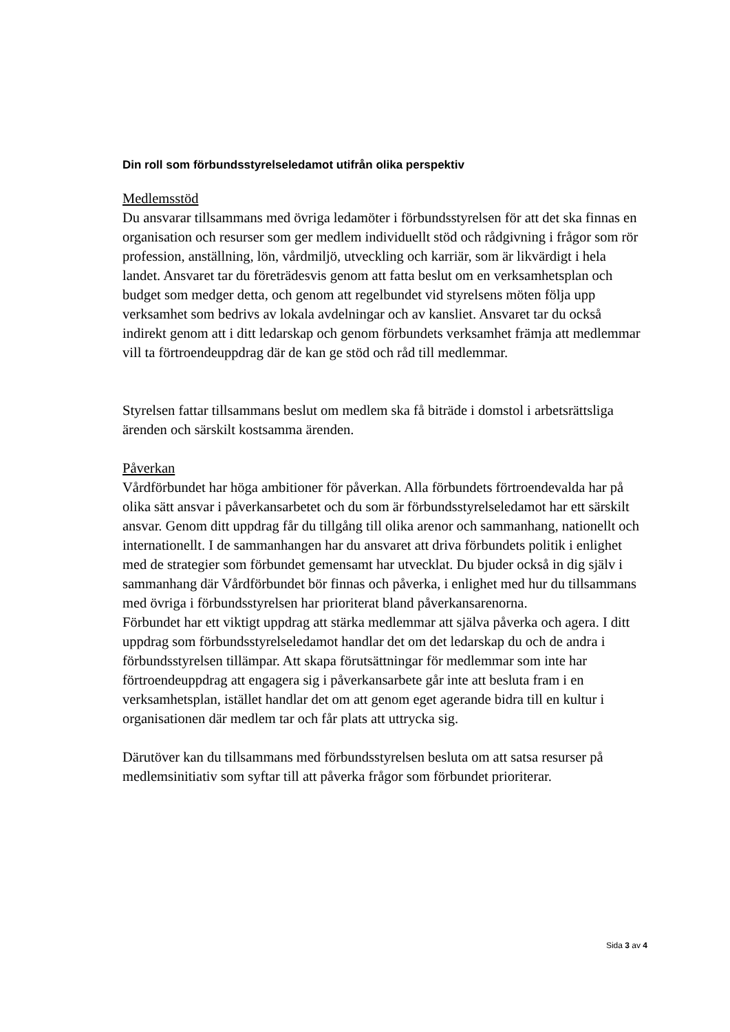Din roll som förbundsstyrelseledamot utifrån olika perspektiv
Medlemsstöd
Du ansvarar tillsammans med övriga ledamöter i förbundsstyrelsen för att det ska finnas en organisation och resurser som ger medlem individuellt stöd och rådgivning i frågor som rör profession, anställning, lön, vårdmiljö, utveckling och karriär, som är likvärdigt i hela landet. Ansvaret tar du företrädesvis genom att fatta beslut om en verksamhetsplan och budget som medger detta, och genom att regelbundet vid styrelsens möten följa upp verksamhet som bedrivs av lokala avdelningar och av kansliet. Ansvaret tar du också indirekt genom att i ditt ledarskap och genom förbundets verksamhet främja att medlemmar vill ta förtroendeuppdrag där de kan ge stöd och råd till medlemmar.
Styrelsen fattar tillsammans beslut om medlem ska få biträde i domstol i arbetsrättsliga ärenden och särskilt kostsamma ärenden.
Påverkan
Vårdförbundet har höga ambitioner för påverkan. Alla förbundets förtroendevalda har på olika sätt ansvar i påverkansarbetet och du som är förbundsstyrelseledamot har ett särskilt ansvar. Genom ditt uppdrag får du tillgång till olika arenor och sammanhang, nationellt och internationellt. I de sammanhangen har du ansvaret att driva förbundets politik i enlighet med de strategier som förbundet gemensamt har utvecklat. Du bjuder också in dig själv i sammanhang där Vårdförbundet bör finnas och påverka, i enlighet med hur du tillsammans med övriga i förbundsstyrelsen har prioriterat bland påverkansarenorna.
Förbundet har ett viktigt uppdrag att stärka medlemmar att själva påverka och agera. I ditt uppdrag som förbundsstyrelseledamot handlar det om det ledarskap du och de andra i förbundsstyrelsen tillämpar. Att skapa förutsättningar för medlemmar som inte har förtroendeuppdrag att engagera sig i påverkansarbete går inte att besluta fram i en verksamhetsplan, istället handlar det om att genom eget agerande bidra till en kultur i organisationen där medlem tar och får plats att uttrycka sig.
Därutöver kan du tillsammans med förbundsstyrelsen besluta om att satsa resurser på medlemsinitiativ som syftar till att påverka frågor som förbundet prioriterar.
Sida 3 av 4